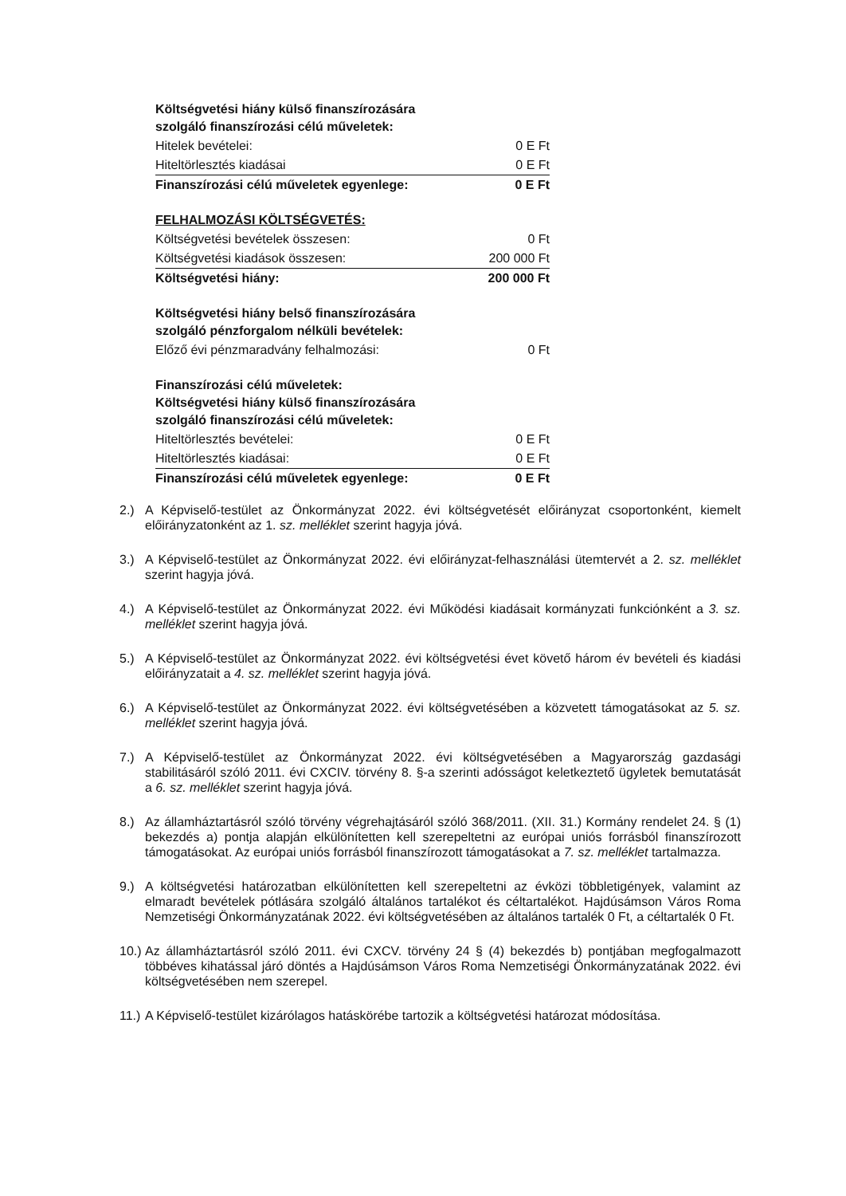| Költségvetési hiány külső finanszírozására szolgáló finanszírozási célú műveletek: | |
| Hitelek bevételei: | 0 E Ft |
| Hiteltörlesztés kiadásai | 0 E Ft |
| Finanszírozási célú műveletek egyenlege: | 0 E Ft |
| FELHALMOZÁSI KÖLTSÉGVETÉS: | |
| Költségvetési bevételek összesen: | 0 Ft |
| Költségvetési kiadások összesen: | 200 000 Ft |
| Költségvetési hiány: | 200 000 Ft |
| Költségvetési hiány belső finanszírozására szolgáló pénzforgalom nélküli bevételek: | |
| Előző évi pénzmaradvány felhalmozási: | 0 Ft |
| Finanszírozási célú műveletek: Költségvetési hiány külső finanszírozására szolgáló finanszírozási célú műveletek: | |
| Hiteltörlesztés bevételei: | 0 E Ft |
| Hiteltörlesztés kiadásai: | 0 E Ft |
| Finanszírozási célú műveletek egyenlege: | 0 E Ft |
2.) A Képviselő-testület az Önkormányzat 2022. évi költségvetését előirányzat csoportonként, kiemelt előirányzatonként az 1. sz. melléklet szerint hagyja jóvá.
3.) A Képviselő-testület az Önkormányzat 2022. évi előirányzat-felhasználási ütemtervét a 2. sz. melléklet szerint hagyja jóvá.
4.) A Képviselő-testület az Önkormányzat 2022. évi Működési kiadásait kormányzati funkciónként a 3. sz. melléklet szerint hagyja jóvá.
5.) A Képviselő-testület az Önkormányzat 2022. évi költségvetési évet követő három év bevételi és kiadási előirányzatait a 4. sz. melléklet szerint hagyja jóvá.
6.) A Képviselő-testület az Önkormányzat 2022. évi költségvetésében a közvetett támogatásokat az 5. sz. melléklet szerint hagyja jóvá.
7.) A Képviselő-testület az Önkormányzat 2022. évi költségvetésében a Magyarország gazdasági stabilitásáról szóló 2011. évi CXCIV. törvény 8. §-a szerinti adósságot keletkeztető ügyletek bemutatását a 6. sz. melléklet szerint hagyja jóvá.
8.) Az államháztartásról szóló törvény végrehajtásáról szóló 368/2011. (XII. 31.) Kormány rendelet 24. § (1) bekezdés a) pontja alapján elkülönítetten kell szerepeltetni az európai uniós forrásból finanszírozott támogatásokat. Az európai uniós forrásból finanszírozott támogatásokat a 7. sz. melléklet tartalmazza.
9.) A költségvetési határozatban elkülönítetten kell szerepeltetni az évközi többletigények, valamint az elmaradt bevételek pótlására szolgáló általános tartalékot és céltartalékot. Hajdúsámson Város Roma Nemzetiségi Önkormányzatának 2022. évi költségvetésében az általános tartalék 0 Ft, a céltartalék 0 Ft.
10.) Az államháztartásról szóló 2011. évi CXCV. törvény 24 § (4) bekezdés b) pontjában megfogalmazott többéves kihatással járó döntés a Hajdúsámson Város Roma Nemzetiségi Önkormányzatának 2022. évi költségvetésében nem szerepel.
11.) A Képviselő-testület kizárólagos hatáskörébe tartozik a költségvetési határozat módosítása.